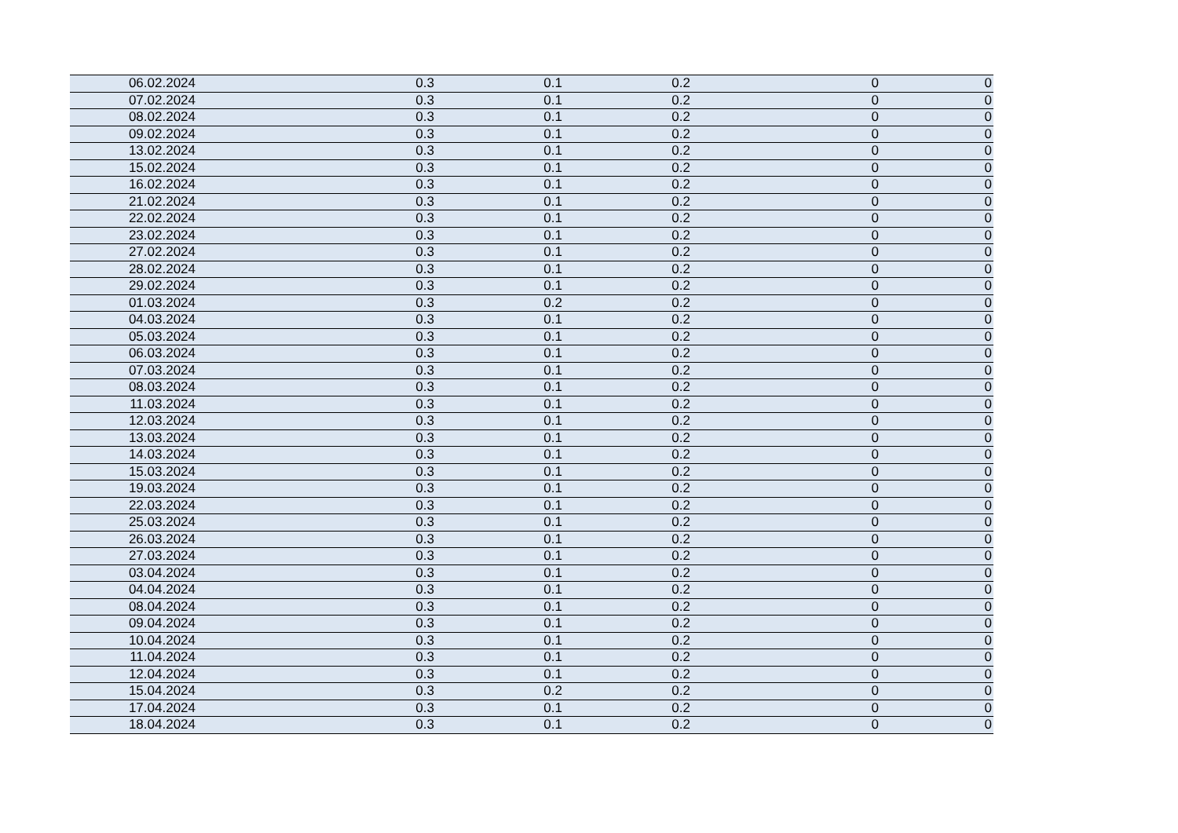| 06.02.2024 | 0.3 | 0.1 | 0.2 | 0 | 0 |
| 07.02.2024 | 0.3 | 0.1 | 0.2 | 0 | 0 |
| 08.02.2024 | 0.3 | 0.1 | 0.2 | 0 | 0 |
| 09.02.2024 | 0.3 | 0.1 | 0.2 | 0 | 0 |
| 13.02.2024 | 0.3 | 0.1 | 0.2 | 0 | 0 |
| 15.02.2024 | 0.3 | 0.1 | 0.2 | 0 | 0 |
| 16.02.2024 | 0.3 | 0.1 | 0.2 | 0 | 0 |
| 21.02.2024 | 0.3 | 0.1 | 0.2 | 0 | 0 |
| 22.02.2024 | 0.3 | 0.1 | 0.2 | 0 | 0 |
| 23.02.2024 | 0.3 | 0.1 | 0.2 | 0 | 0 |
| 27.02.2024 | 0.3 | 0.1 | 0.2 | 0 | 0 |
| 28.02.2024 | 0.3 | 0.1 | 0.2 | 0 | 0 |
| 29.02.2024 | 0.3 | 0.1 | 0.2 | 0 | 0 |
| 01.03.2024 | 0.3 | 0.2 | 0.2 | 0 | 0 |
| 04.03.2024 | 0.3 | 0.1 | 0.2 | 0 | 0 |
| 05.03.2024 | 0.3 | 0.1 | 0.2 | 0 | 0 |
| 06.03.2024 | 0.3 | 0.1 | 0.2 | 0 | 0 |
| 07.03.2024 | 0.3 | 0.1 | 0.2 | 0 | 0 |
| 08.03.2024 | 0.3 | 0.1 | 0.2 | 0 | 0 |
| 11.03.2024 | 0.3 | 0.1 | 0.2 | 0 | 0 |
| 12.03.2024 | 0.3 | 0.1 | 0.2 | 0 | 0 |
| 13.03.2024 | 0.3 | 0.1 | 0.2 | 0 | 0 |
| 14.03.2024 | 0.3 | 0.1 | 0.2 | 0 | 0 |
| 15.03.2024 | 0.3 | 0.1 | 0.2 | 0 | 0 |
| 19.03.2024 | 0.3 | 0.1 | 0.2 | 0 | 0 |
| 22.03.2024 | 0.3 | 0.1 | 0.2 | 0 | 0 |
| 25.03.2024 | 0.3 | 0.1 | 0.2 | 0 | 0 |
| 26.03.2024 | 0.3 | 0.1 | 0.2 | 0 | 0 |
| 27.03.2024 | 0.3 | 0.1 | 0.2 | 0 | 0 |
| 03.04.2024 | 0.3 | 0.1 | 0.2 | 0 | 0 |
| 04.04.2024 | 0.3 | 0.1 | 0.2 | 0 | 0 |
| 08.04.2024 | 0.3 | 0.1 | 0.2 | 0 | 0 |
| 09.04.2024 | 0.3 | 0.1 | 0.2 | 0 | 0 |
| 10.04.2024 | 0.3 | 0.1 | 0.2 | 0 | 0 |
| 11.04.2024 | 0.3 | 0.1 | 0.2 | 0 | 0 |
| 12.04.2024 | 0.3 | 0.1 | 0.2 | 0 | 0 |
| 15.04.2024 | 0.3 | 0.2 | 0.2 | 0 | 0 |
| 17.04.2024 | 0.3 | 0.1 | 0.2 | 0 | 0 |
| 18.04.2024 | 0.3 | 0.1 | 0.2 | 0 | 0 |